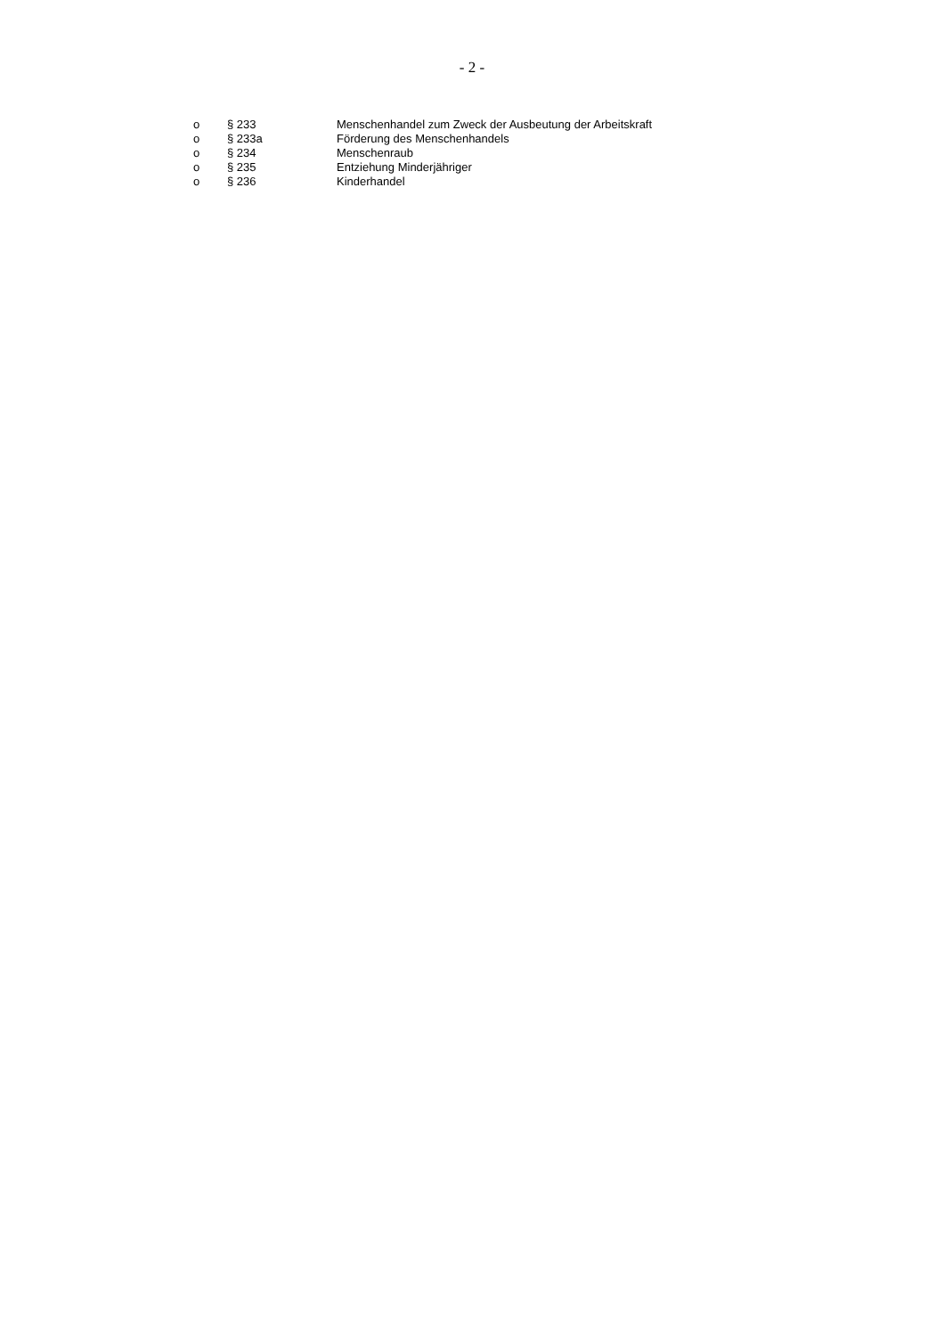- 2 -
| o | § 233 | Menschenhandel zum Zweck der Ausbeutung der Arbeitskraft |
| o | § 233a | Förderung des Menschenhandels |
| o | § 234 | Menschenraub |
| o | § 235 | Entziehung Minderjähriger |
| o | § 236 | Kinderhandel |